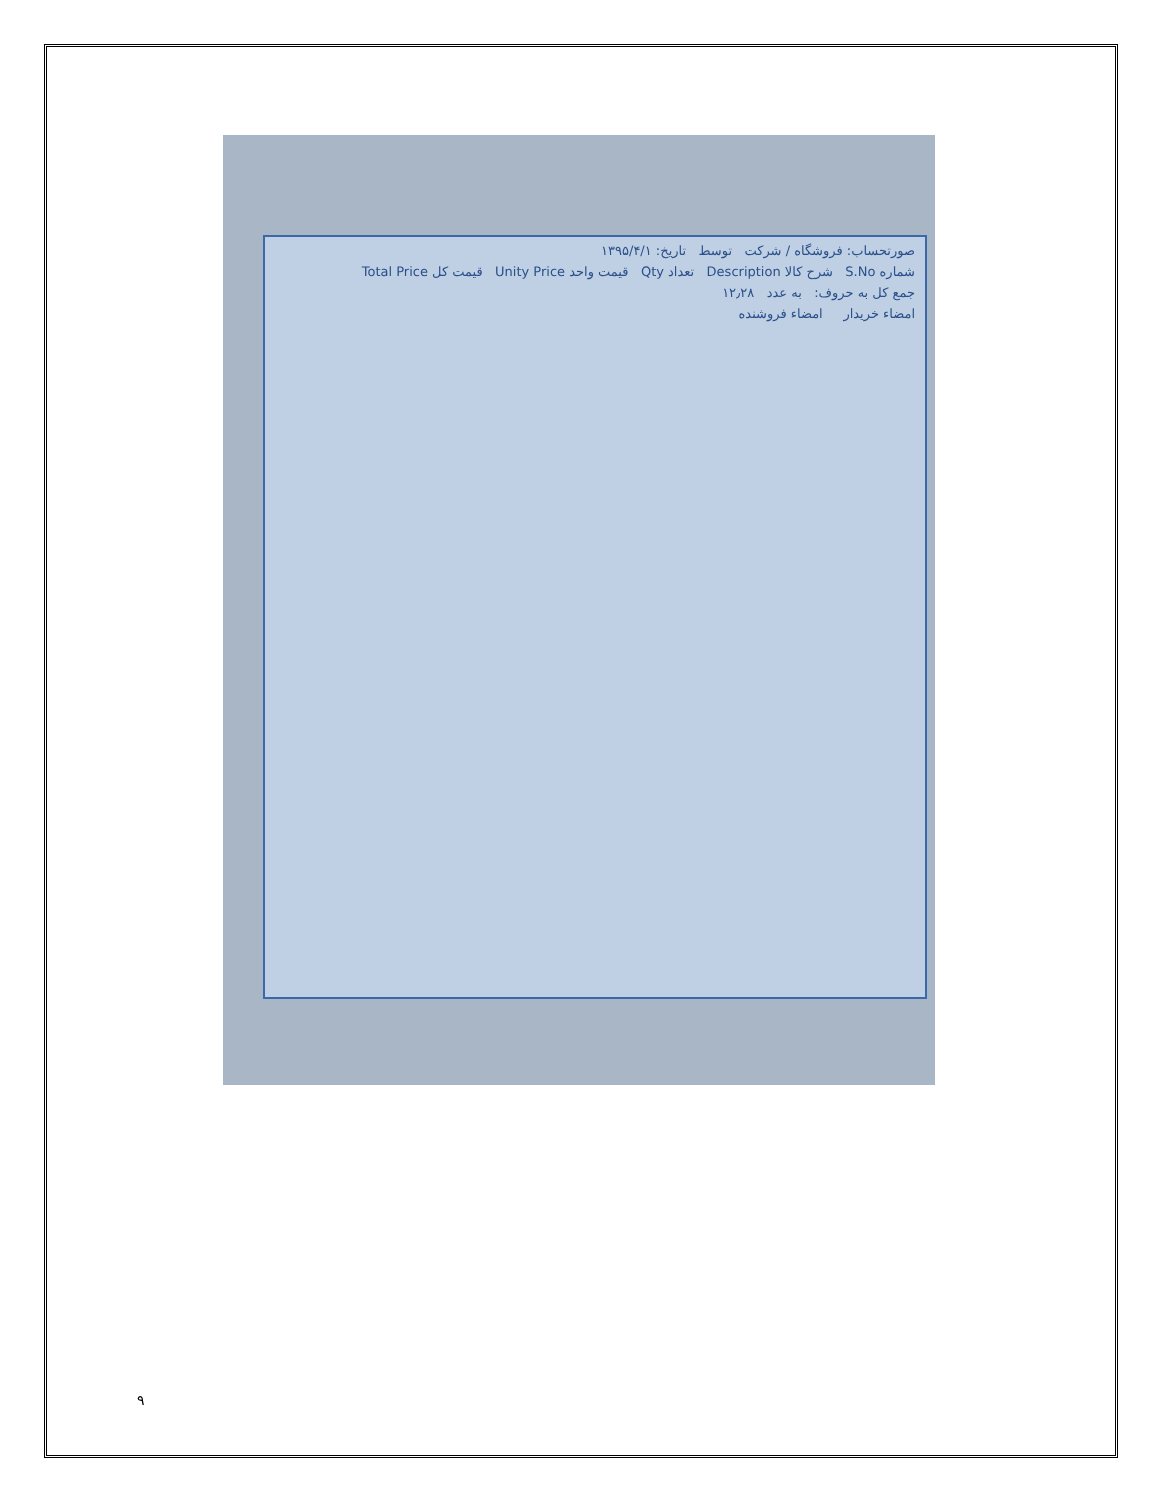صورتحساب: فروشگاه / شرکت توسط تاریخ: ۱۳۹۵/۴/۱
شماره S.No شرح کالا Description تعداد Qty قیمت واحد Unity Price قیمت کل Total Price
جمع کل به حروف: به عدد ۱۲٫۲۸
امضاء خریدار امضاء فروشنده
۹